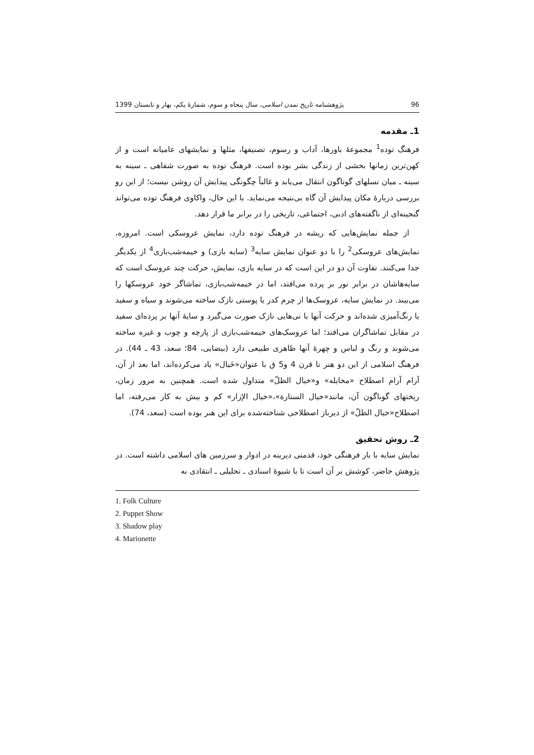96 پژوهشنامه تاریخ تمدن اسلامی، سال پنجاه و سوم، شمارهٔ یکم، بهار و تابستان 1399
1ـ مقدمه
فرهنگ توده<sup>1</sup> مجموعهٔ باورها، آداب و رسوم، تصنیفها، مثلها و نمایشهای عامیانه است و از کهن‌ترین زمانها بخشی از زندگی بشر بوده است. فرهنگ توده به صورت شفاهی ـ سینه به سینه ـ میان نسلهای گوناگون انتقال می‌یابد و غالباً چگونگی پیدایش آن روشن نیست؛ از این رو بررسی دربارهٔ مکان پیدایش آن گاه بی‌نتیجه می‌نماید. با این حال، واکاوی فرهنگ توده می‌تواند گنجینه‌ای از ناگفته‌های ادبی، اجتماعی، تاریخی را در برابر ما قرار دهد.
از جمله نمایش‌هایی که ریشه در فرهنگ توده دارد، نمایش عروسکی است. امروزه، نمایش‌های عروسکی<sup>2</sup> را با دو عنوان نمایش سایه<sup>3</sup> (سایه بازی) و خیمه‌شب‌بازی<sup>4</sup> از یکدیگر جدا می‌کنند. تفاوت آن دو در این است که در سایه بازی، نمایش، حرکت چند عروسک است که سایه‌هاشان در برابر نور بر پرده می‌افتد، اما در خیمه‌شب‌بازی، تماشاگر خود عروسکها را می‌بیند. در نمایش سایه، عروسک‌ها از چرم کدر یا پوستی نازک ساخته می‌شوند و سیاه و سفید یا رنگ‌آمیزی شده‌اند و حرکت آنها با نی‌هایی نازک صورت می‌گیرد و سایهٔ آنها بر پرده‌ای سفید در مقابل تماشاگران می‌افتد؛ اما عروسک‌های خیمه‌شب‌بازی از پارچه و چوب و غیره ساخته می‌شوند و رنگ و لباس و چهرهٔ آنها ظاهری طبیعی دارد (بیضایی، 84؛ سعد، 43 ـ 44). در فرهنگ اسلامی از این دو هنر تا قرن 4 و5 ق با عنوان«خَیال» یاد می‌کرده‌اند، اما بعد از آن، آرام آرام اصطلاح «مخایله» و«خیال الظلّ» متداول شده است. همچنین به مرور زمان، ریختهای گوناگون آن، مانند«خیال الستارة»،«خیال الإزار» کم و بیش به کار می‌رفته، اما اصطلاح«خیال الظلّ» از دیرباز اصطلاحی شناخته‌شده برای این هنر بوده است (سعد، 74).
2ـ روش تحقیق
نمایش سایه با بار فرهنگی خود، قدمتی دیرینه در ادوار و سرزمین های اسلامی داشته است. در پژوهش حاضر، کوشش بر آن است تا با شیوهٔ اسنادی ـ تحلیلی ـ انتقادی به
1. Folk Culture
2. Puppet Show
3. Shadow play
4. Marionette